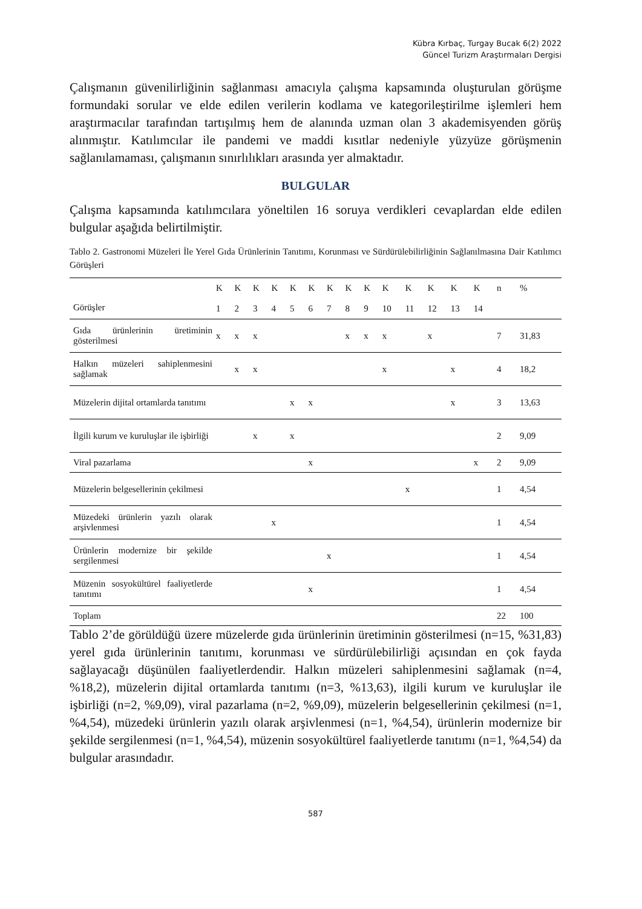Kübra Kırbaç, Turgay Bucak 6(2) 2022
Güncel Turizm Araştırmaları Dergisi
Çalışmanın güvenilirliğinin sağlanması amacıyla çalışma kapsamında oluşturulan görüşme formundaki sorular ve elde edilen verilerin kodlama ve kategorileştirilme işlemleri hem araştırmacılar tarafından tartışılmış hem de alanında uzman olan 3 akademisyenden görüş alınmıştır. Katılımcılar ile pandemi ve maddi kısıtlar nedeniyle yüzyüze görüşmenin sağlanılamaması, çalışmanın sınırlılıkları arasında yer almaktadır.
BULGULAR
Çalışma kapsamında katılımcılara yöneltilen 16 soruya verdikleri cevaplardan elde edilen bulgular aşağıda belirtilmiştir.
Tablo 2. Gastronomi Müzeleri İle Yerel Gıda Ürünlerinin Tanıtımı, Korunması ve Sürdürülebilirliğinin Sağlanılmasına Dair Katılımcı Görüşleri
| Görüşler | K 1 | K 2 | K 3 | K 4 | K 5 | K 6 | K 7 | K 8 | K 9 | K 10 | K 11 | K 12 | K 13 | K 14 | n | % |
| --- | --- | --- | --- | --- | --- | --- | --- | --- | --- | --- | --- | --- | --- | --- | --- | --- |
| Gıda ürünlerinin üretiminin gösterilmesi | x | x | x | | | | | x | x | x | | x | | | 7 | 31,83 |
| Halkın müzeleri sahiplenmesini sağlamak | | x | x | | | | | | | x | | | x | | 4 | 18,2 |
| Müzelerin dijital ortamlarda tanıtımı | | | | | x | x | | | | | | | x | | 3 | 13,63 |
| İlgili kurum ve kuruluşlar ile işbirliği | | | x | | x | | | | | | | | | | 2 | 9,09 |
| Viral pazarlama | | | | | | x | | | | | | | | x | 2 | 9,09 |
| Müzelerin belgesellerinin çekilmesi | | | | | | | | | | | x | | | | 1 | 4,54 |
| Müzedeki ürünlerin yazılı olarak arşivlenmesi | | | | x | | | | | | | | | | | 1 | 4,54 |
| Ürünlerin modernize bir şekilde sergilenmesi | | | | | | | x | | | | | | | | 1 | 4,54 |
| Müzenin sosyokültürel faaliyetlerde tanıtımı | | | | | | x | | | | | | | | | 1 | 4,54 |
| Toplam | | | | | | | | | | | | | | | 22 | 100 |
Tablo 2’de görüldüğü üzere müzelerde gıda ürünlerinin üretiminin gösterilmesi (n=15, %31,83) yerel gıda ürünlerinin tanıtımı, korunması ve sürdürülebilirliği açısından en çok fayda sağlayacağı düşünülen faaliyetlerdendir. Halkın müzeleri sahiplenmesini sağlamak (n=4, %18,2), müzelerin dijital ortamlarda tanıtımı (n=3, %13,63), ilgili kurum ve kuruluşlar ile işbirliği (n=2, %9,09), viral pazarlama (n=2, %9,09), müzelerin belgesellerinin çekilmesi (n=1, %4,54), müzedeki ürünlerin yazılı olarak arşivlenmesi (n=1, %4,54), ürünlerin modernize bir şekilde sergilenmesi (n=1, %4,54), müzenin sosyokültürel faaliyetlerde tanıtımı (n=1, %4,54) da bulgular arasındadır.
587